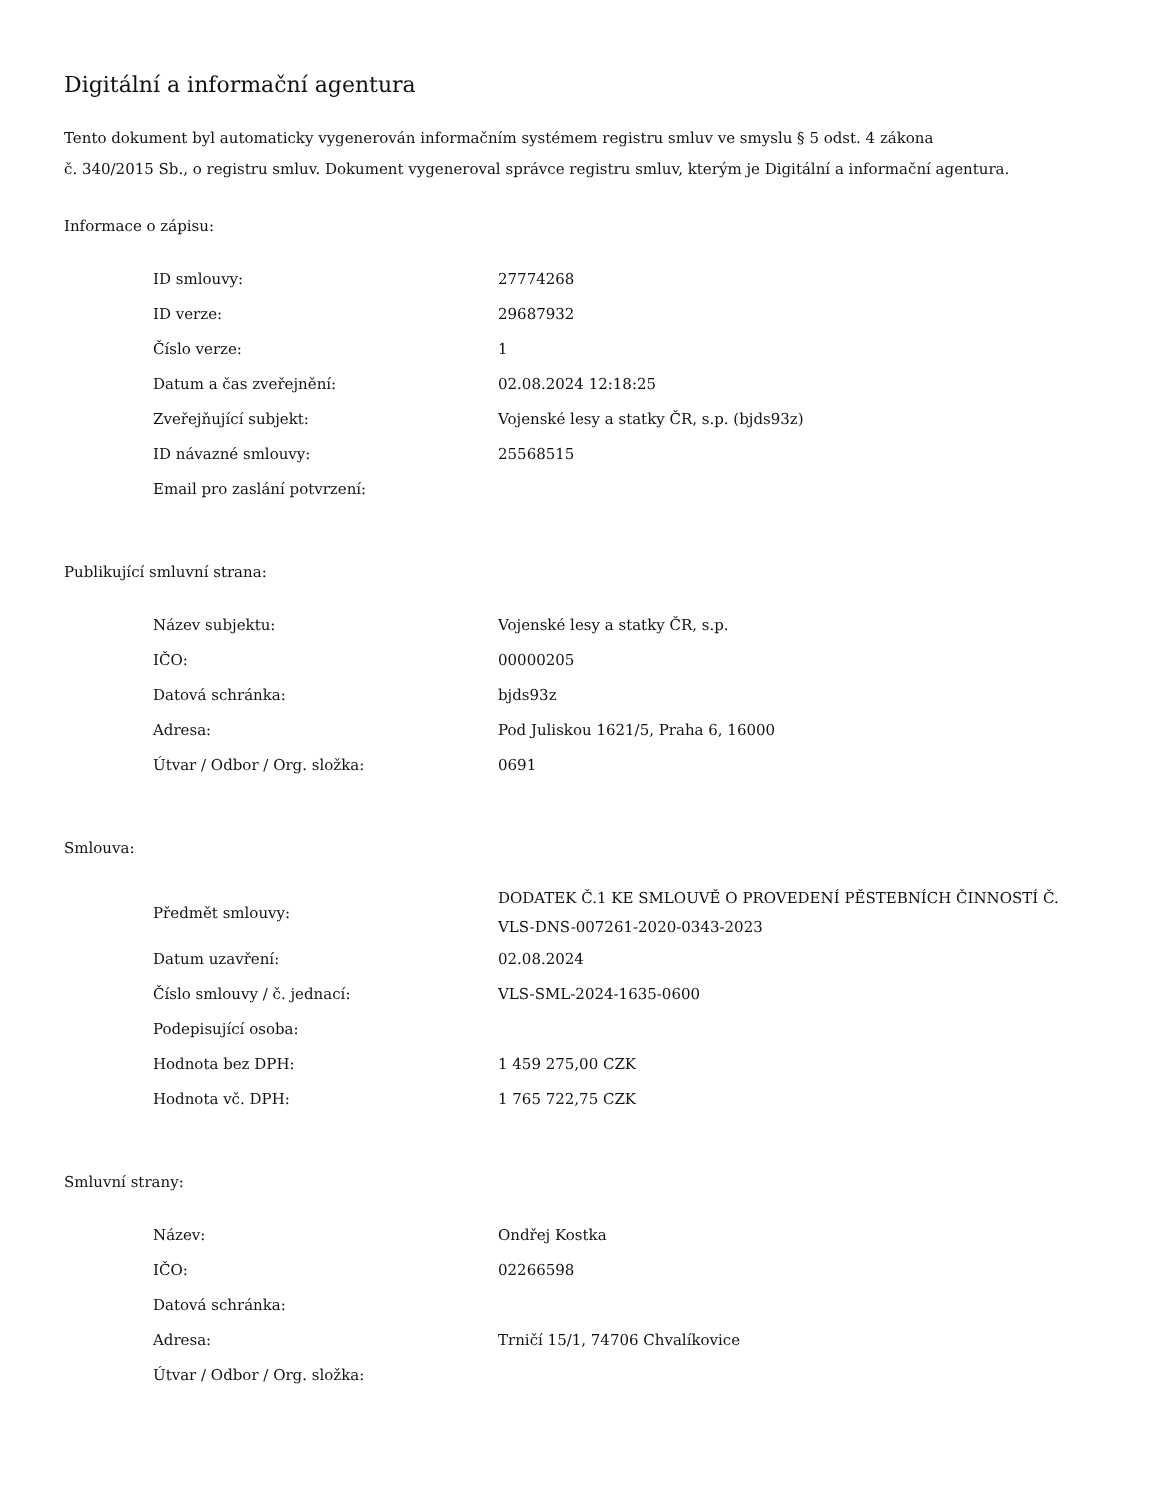Digitální a informační agentura
Tento dokument byl automaticky vygenerován informačním systémem registru smluv ve smyslu § 5 odst. 4 zákona
č. 340/2015 Sb., o registru smluv. Dokument vygeneroval správce registru smluv, kterým je Digitální a informační agentura.
Informace o zápisu:
| ID smlouvy: | 27774268 |
| ID verze: | 29687932 |
| Číslo verze: | 1 |
| Datum a čas zveřejnění: | 02.08.2024 12:18:25 |
| Zveřejňující subjekt: | Vojenské lesy a statky ČR, s.p. (bjds93z) |
| ID návazné smlouvy: | 25568515 |
| Email pro zaslání potvrzení: | |
Publikující smluvní strana:
| Název subjektu: | Vojenské lesy a statky ČR, s.p. |
| IČO: | 00000205 |
| Datová schránka: | bjds93z |
| Adresa: | Pod Juliskou 1621/5, Praha 6, 16000 |
| Útvar / Odbor / Org. složka: | 0691 |
Smlouva:
| Předmět smlouvy: | DODATEK Č.1 KE SMLOUVĚ O PROVEDENÍ PĚSTEBNÍCH ČINNOSTÍ Č. VLS-DNS-007261-2020-0343-2023 |
| Datum uzavření: | 02.08.2024 |
| Číslo smlouvy / č. jednací: | VLS-SML-2024-1635-0600 |
| Podepisující osoba: | |
| Hodnota bez DPH: | 1 459 275,00 CZK |
| Hodnota vč. DPH: | 1 765 722,75 CZK |
Smluvní strany:
| Název: | Ondřej Kostka |
| IČO: | 02266598 |
| Datová schránka: | |
| Adresa: | Trničí 15/1, 74706 Chvalíkovice |
| Útvar / Odbor / Org. složka: | |